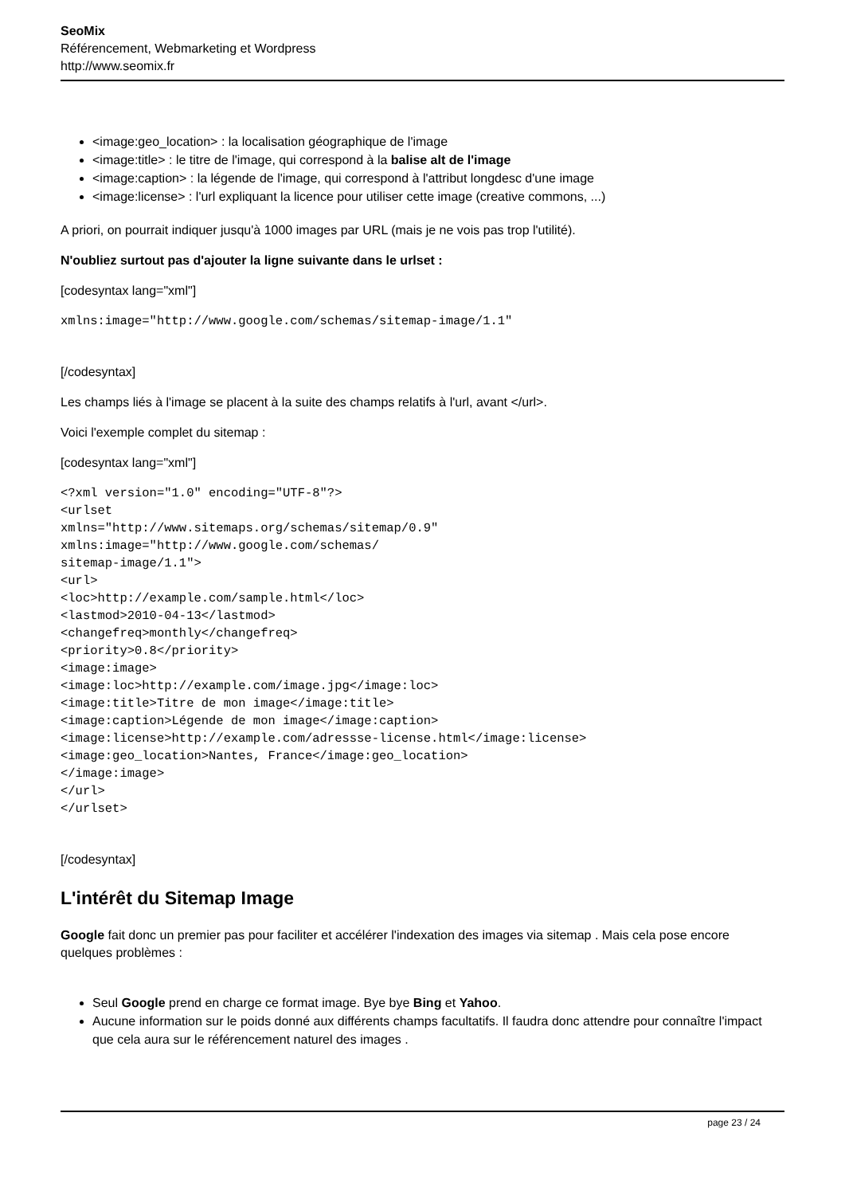SeoMix
Référencement, Webmarketing et Wordpress
http://www.seomix.fr
<image:geo_location> : la localisation géographique de l'image
<image:title> : le titre de l'image, qui correspond à la balise alt de l'image
<image:caption> : la légende de l'image, qui correspond à l'attribut longdesc d'une image
<image:license> : l'url expliquant la licence pour utiliser cette image (creative commons, ...)
A priori, on pourrait indiquer jusqu'à 1000 images par URL (mais je ne vois pas trop l'utilité).
N'oubliez surtout pas d'ajouter la ligne suivante dans le urlset :
[codesyntax lang="xml"]
xmlns:image="http://www.google.com/schemas/sitemap-image/1.1"
[/codesyntax]
Les champs liés à l'image se placent à la suite des champs relatifs à l'url, avant </url>.
Voici l'exemple complet du sitemap :
[codesyntax lang="xml"]
<?xml version="1.0" encoding="UTF-8"?>
<urlset
xmlns="http://www.sitemaps.org/schemas/sitemap/0.9"
xmlns:image="http://www.google.com/schemas/
sitemap-image/1.1">
<url>
<loc>http://example.com/sample.html</loc>
<lastmod>2010-04-13</lastmod>
<changefreq>monthly</changefreq>
<priority>0.8</priority>
<image:image>
<image:loc>http://example.com/image.jpg</image:loc>
<image:title>Titre de mon image</image:title>
<image:caption>Légende de mon image</image:caption>
<image:license>http://example.com/adressse-license.html</image:license>
<image:geo_location>Nantes, France</image:geo_location>
</image:image>
</url>
</urlset>
[/codesyntax]
L'intérêt du Sitemap Image
Google fait donc un premier pas pour faciliter et accélérer l'indexation des images via sitemap . Mais cela pose encore quelques problèmes :
Seul Google prend en charge ce format image. Bye bye Bing et Yahoo.
Aucune information sur le poids donné aux différents champs facultatifs. Il faudra donc attendre pour connaître l'impact que cela aura sur le référencement naturel des images .
page 23 / 24